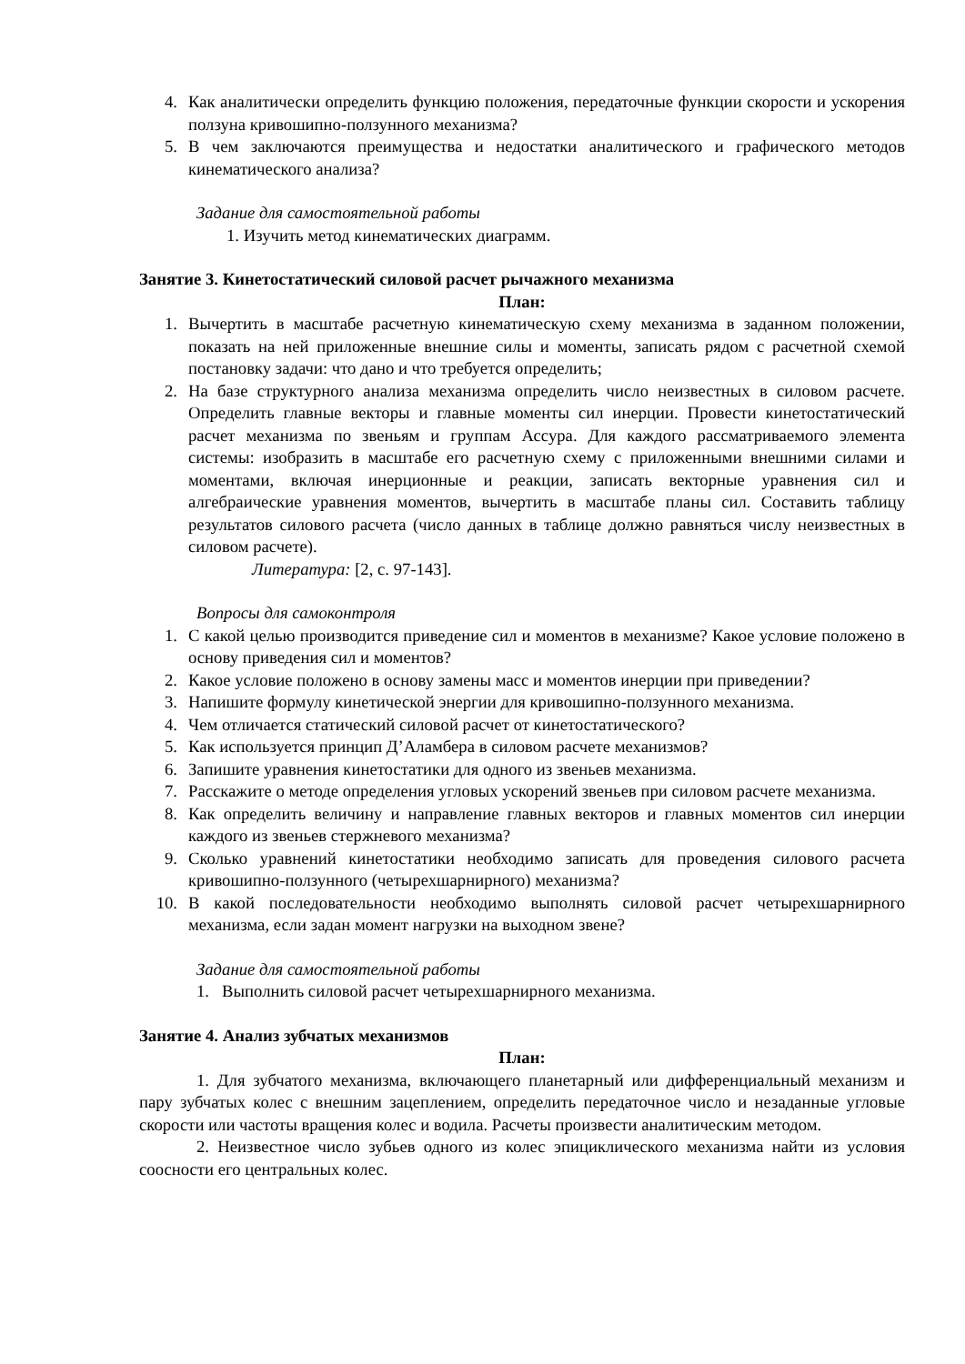4. Как аналитически определить функцию положения, передаточные функции скорости и ускорения ползуна кривошипно-ползунного механизма?
5. В чем заключаются преимущества и недостатки аналитического и графического методов кинематического анализа?
Задание для самостоятельной работы
1. Изучить метод кинематических диаграмм.
Занятие 3. Кинетостатический силовой расчет рычажного механизма
План:
1. Вычертить в масштабе расчетную кинематическую схему механизма в заданном положении, показать на ней приложенные внешние силы и моменты, записать рядом с расчетной схемой постановку задачи: что дано и что требуется определить;
2. На базе структурного анализа механизма определить число неизвестных в силовом расчете. Определить главные векторы и главные моменты сил инерции. Провести кинетостатический расчет механизма по звеньям и группам Ассура. Для каждого рассматриваемого элемента системы: изобразить в масштабе его расчетную схему с приложенными внешними силами и моментами, включая инерционные и реакции, записать векторные уравнения сил и алгебраические уравнения моментов, вычертить в масштабе планы сил. Составить таблицу результатов силового расчета (число данных в таблице должно равняться числу неизвестных в силовом расчете).
Литература: [2, с. 97-143].
Вопросы для самоконтроля
1. С какой целью производится приведение сил и моментов в механизме? Какое условие положено в основу приведения сил и моментов?
2. Какое условие положено в основу замены масс и моментов инерции при приведении?
3. Напишите формулу кинетической энергии для кривошипно-ползунного механизма.
4. Чем отличается статический силовой расчет от кинетостатического?
5. Как используется принцип Д’Аламбера в силовом расчете механизмов?
6. Запишите уравнения кинетостатики для одного из звеньев механизма.
7. Расскажите о методе определения угловых ускорений звеньев при силовом расчете механизма.
8. Как определить величину и направление главных векторов и главных моментов сил инерции каждого из звеньев стержневого механизма?
9. Сколько уравнений кинетостатики необходимо записать для проведения силового расчета кривошипно-ползунного (четырехшарнирного) механизма?
10. В какой последовательности необходимо выполнять силовой расчет четырехшарнирного механизма, если задан момент нагрузки на выходном звене?
Задание для самостоятельной работы
1. Выполнить силовой расчет четырехшарнирного механизма.
Занятие 4. Анализ зубчатых механизмов
План:
1. Для зубчатого механизма, включающего планетарный или дифференциальный механизм и пару зубчатых колес с внешним зацеплением, определить передаточное число и незаданные угловые скорости или частоты вращения колес и водила. Расчеты произвести аналитическим методом.
2. Неизвестное число зубьев одного из колес эпициклического механизма найти из условия соосности его центральных колес.